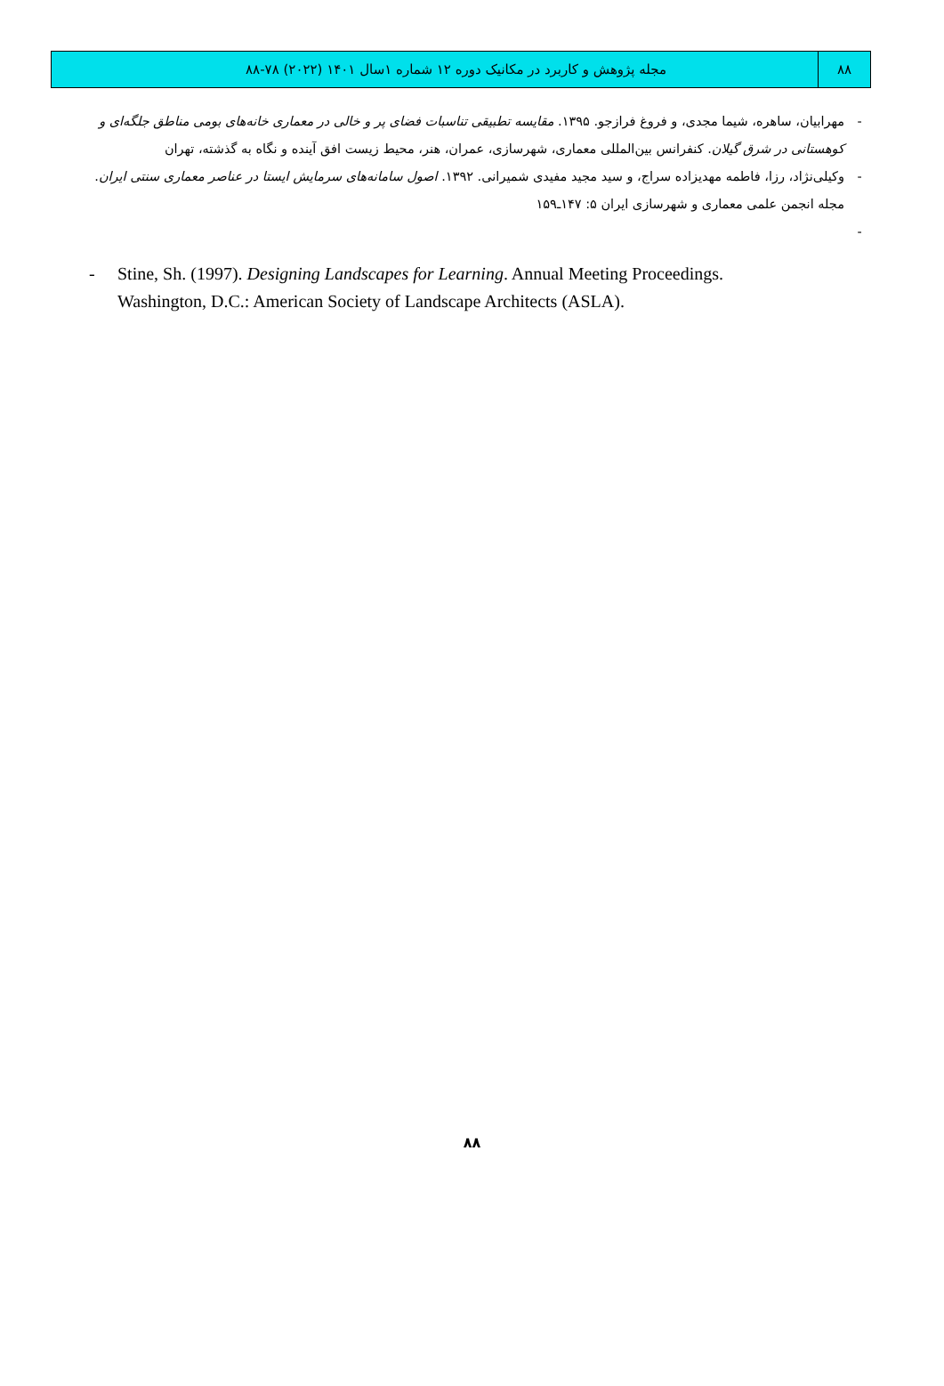۸۸ مجله پژوهش و کاربرد در مکانیک دوره ۱۲ شماره ۱سال ۱۴۰۱ (۲۰۲۲) ۷۸-۸۸
- مهرابیان، ساهره، شیما مجدی، و فروغ فرازجو. ۱۳۹۵. مقایسه تطبیقی تناسبات فضای پر و خالی در معماری خانه‌های بومی مناطق جلگه‌ای و کوهستانی در شرق گیلان. کنفرانس بین‌المللی معماری، شهرسازی، عمران، هنر، محیط زیست افق آینده و نگاه به گذشته، تهران
- وکیلی‌نژاد، رزا، فاطمه مهدیزاده سراج، و سید مجید مفیدی شمیرانی. ۱۳۹۲. اصول سامانه‌های سرمایش ایستا در عناصر معماری سنتی ایران. مجله انجمن علمی معماری و شهرسازی ایران ۵: ۱۴۷ـ۱۵۹
-
- Stine, Sh. (1997). Designing Landscapes for Learning. Annual Meeting Proceedings. Washington, D.C.: American Society of Landscape Architects (ASLA).
۸۸